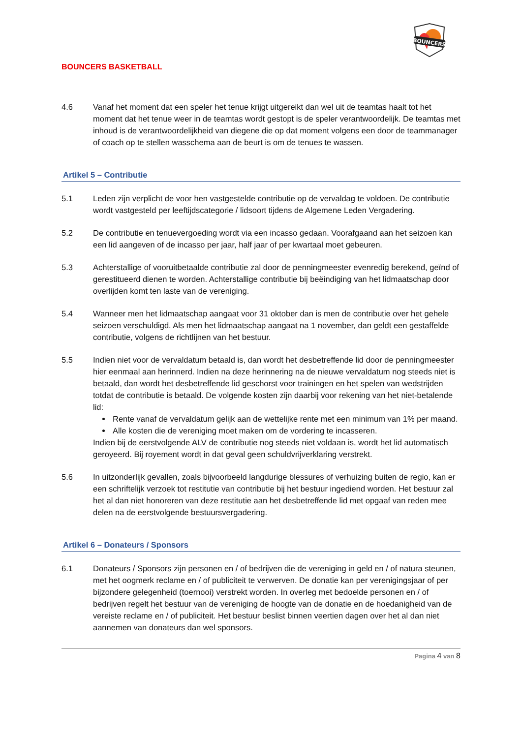BOUNCERS BASKETBALL
BOUNCERS
4.6 Vanaf het moment dat een speler het tenue krijgt uitgereikt dan wel uit de teamtas haalt tot het moment dat het tenue weer in de teamtas wordt gestopt is de speler verantwoordelijk. De teamtas met inhoud is de verantwoordelijkheid van diegene die op dat moment volgens een door de teammanager of coach op te stellen wasschema aan de beurt is om de tenues te wassen.
Artikel 5 – Contributie
5.1 Leden zijn verplicht de voor hen vastgestelde contributie op de vervaldag te voldoen. De contributie wordt vastgesteld per leeftijdscategorie / lidsoort tijdens de Algemene Leden Vergadering.
5.2 De contributie en tenuevergoeding wordt via een incasso gedaan. Voorafgaand aan het seizoen kan een lid aangeven of de incasso per jaar, half jaar of per kwartaal moet gebeuren.
5.3 Achterstallige of vooruitbetaalde contributie zal door de penningmeester evenredig berekend, geïnd of gerestitueerd dienen te worden. Achterstallige contributie bij beëindiging van het lidmaatschap door overlijden komt ten laste van de vereniging.
5.4 Wanneer men het lidmaatschap aangaat voor 31 oktober dan is men de contributie over het gehele seizoen verschuldigd. Als men het lidmaatschap aangaat na 1 november, dan geldt een gestaffelde contributie, volgens de richtlijnen van het bestuur.
5.5 Indien niet voor de vervaldatum betaald is, dan wordt het desbetreffende lid door de penningmeester hier eenmaal aan herinnerd. Indien na deze herinnering na de nieuwe vervaldatum nog steeds niet is betaald, dan wordt het desbetreffende lid geschorst voor trainingen en het spelen van wedstrijden totdat de contributie is betaald. De volgende kosten zijn daarbij voor rekening van het niet-betalende lid:
Rente vanaf de vervaldatum gelijk aan de wettelijke rente met een minimum van 1% per maand.
Alle kosten die de vereniging moet maken om de vordering te incasseren.
Indien bij de eerstvolgende ALV de contributie nog steeds niet voldaan is, wordt het lid automatisch geroyeerd. Bij royement wordt in dat geval geen schuldvrijverklaring verstrekt.
5.6 In uitzonderlijk gevallen, zoals bijvoorbeeld langdurige blessures of verhuizing buiten de regio, kan er een schriftelijk verzoek tot restitutie van contributie bij het bestuur ingediend worden. Het bestuur zal het al dan niet honoreren van deze restitutie aan het desbetreffende lid met opgaaf van reden mee delen na de eerstvolgende bestuursvergadering.
Artikel 6 – Donateurs / Sponsors
6.1 Donateurs / Sponsors zijn personen en / of bedrijven die de vereniging in geld en / of natura steunen, met het oogmerk reclame en / of publiciteit te verwerven. De donatie kan per verenigingsjaar of per bijzondere gelegenheid (toernooi) verstrekt worden. In overleg met bedoelde personen en / of bedrijven regelt het bestuur van de vereniging de hoogte van de donatie en de hoedanigheid van de vereiste reclame en / of publiciteit. Het bestuur beslist binnen veertien dagen over het al dan niet aannemen van donateurs dan wel sponsors.
Pagina 4 van 8